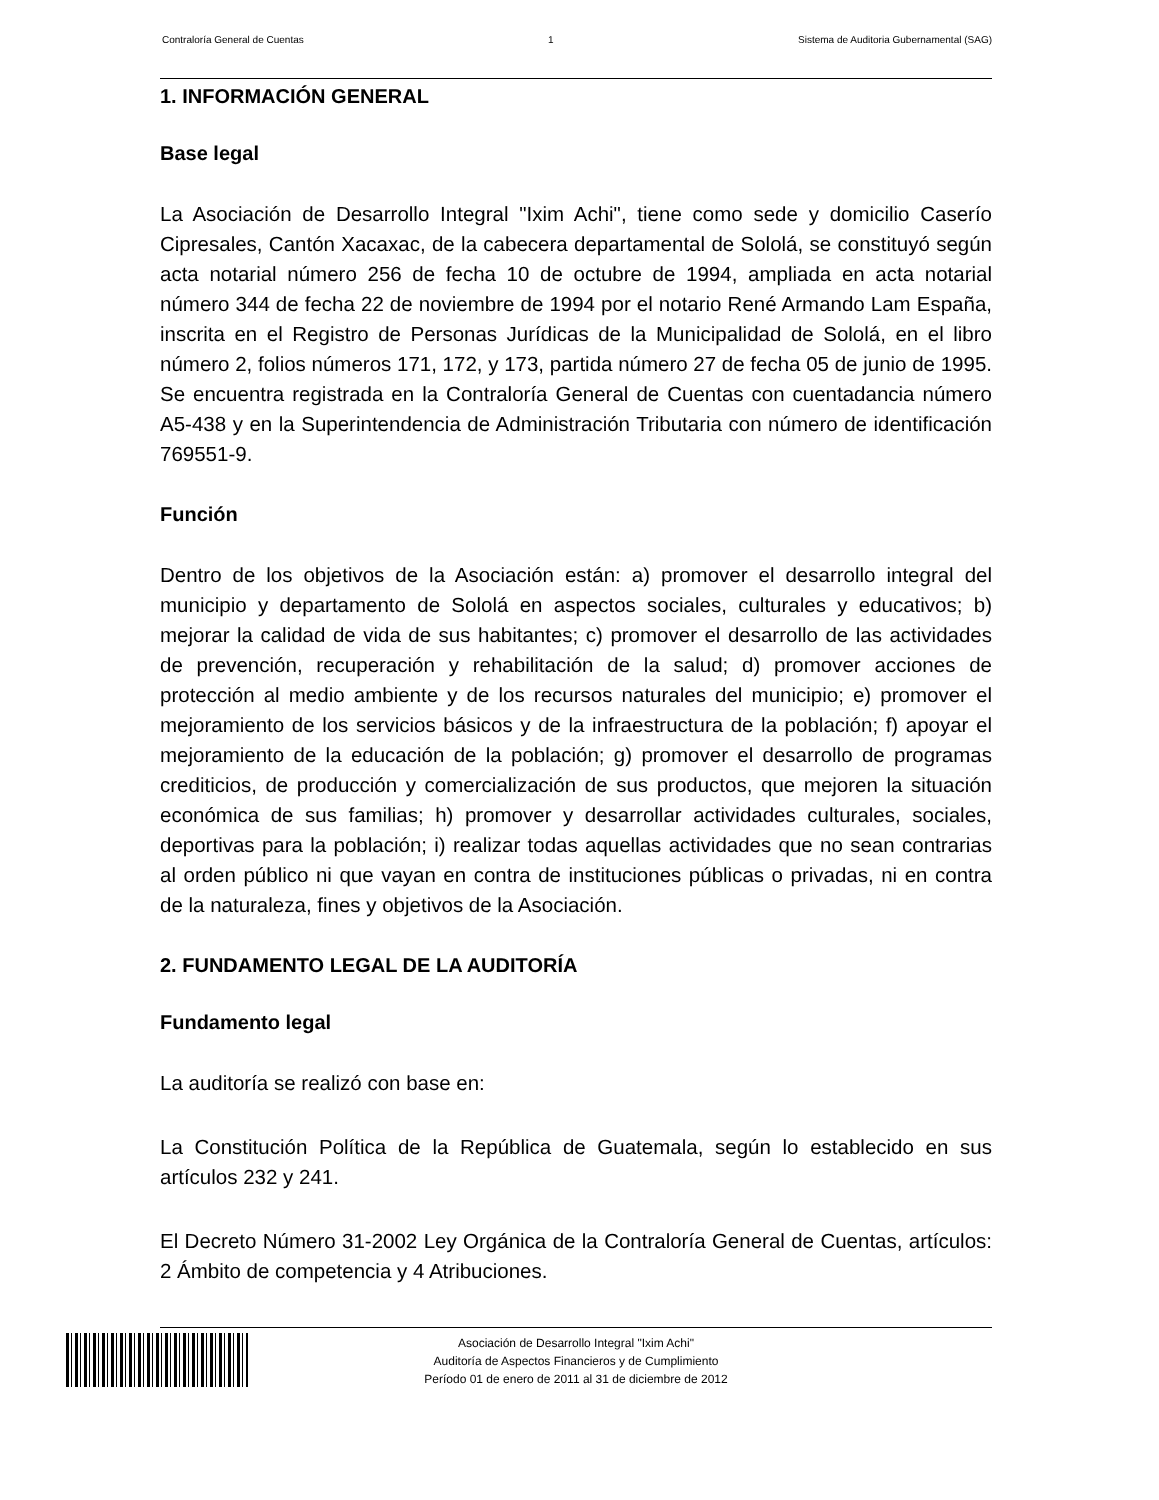Contraloría General de Cuentas 1 Sistema de Auditoria Gubernamental (SAG)
1. INFORMACIÓN GENERAL
Base legal
La Asociación de Desarrollo Integral "Ixim Achi", tiene como sede y domicilio Caserío Cipresales, Cantón Xacaxac, de la cabecera departamental de Sololá, se constituyó según acta notarial número 256 de fecha 10 de octubre de 1994, ampliada en acta notarial número 344 de fecha 22 de noviembre de 1994 por el notario René Armando Lam España, inscrita en el Registro de Personas Jurídicas de la Municipalidad de Sololá, en el libro número 2, folios números 171, 172, y 173, partida número 27 de fecha 05 de junio de 1995. Se encuentra registrada en la Contraloría General de Cuentas con cuentadancia número A5-438 y en la Superintendencia de Administración Tributaria con número de identificación 769551-9.
Función
Dentro de los objetivos de la Asociación están: a) promover el desarrollo integral del municipio y departamento de Sololá en aspectos sociales, culturales y educativos; b) mejorar la calidad de vida de sus habitantes; c) promover el desarrollo de las actividades de prevención, recuperación y rehabilitación de la salud; d) promover acciones de protección al medio ambiente y de los recursos naturales del municipio; e) promover el mejoramiento de los servicios básicos y de la infraestructura de la población; f) apoyar el mejoramiento de la educación de la población; g) promover el desarrollo de programas crediticios, de producción y comercialización de sus productos, que mejoren la situación económica de sus familias; h) promover y desarrollar actividades culturales, sociales, deportivas para la población; i) realizar todas aquellas actividades que no sean contrarias al orden público ni que vayan en contra de instituciones públicas o privadas, ni en contra de la naturaleza, fines y objetivos de la Asociación.
2. FUNDAMENTO LEGAL DE LA AUDITORÍA
Fundamento legal
La auditoría se realizó con base en:
La Constitución Política de la República de Guatemala, según lo establecido en sus artículos 232 y 241.
El Decreto Número 31-2002 Ley Orgánica de la Contraloría General de Cuentas, artículos: 2 Ámbito de competencia y 4 Atribuciones.
Asociación de Desarrollo Integral "Ixim Achi"
Auditoría de Aspectos Financieros y de Cumplimiento
Período 01 de enero de 2011 al 31 de diciembre de 2012